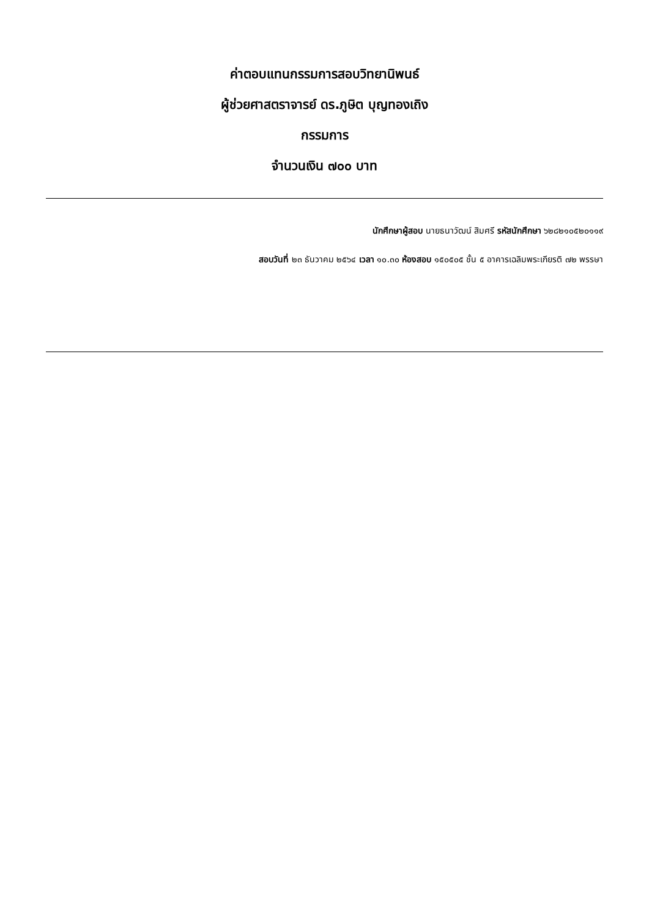ค่าตอบแทนกรรมการสอบวิทยานิพนธ์
ผู้ช่วยศาสตราจารย์ ดร.ภูษิต บุญทองเถิง
กรรมการ
จำนวนเงิน ๗๐๐ บาท
นักศึกษาผู้สอบ นายธนาวัฒน์ สิมศรี รหัสนักศึกษา ๖๒๘๒๑๐๕๒๐๑๑๙
สอบวันที่ ๒๓ ธันวาคม ๒๕๖๔ เวลา ๑๐.๓๐ ห้องสอบ ๑๕๐๕๐๕ ชั้น ๕ อาคารเฉลิมพระเกียรติ ๗๒ พรรษา